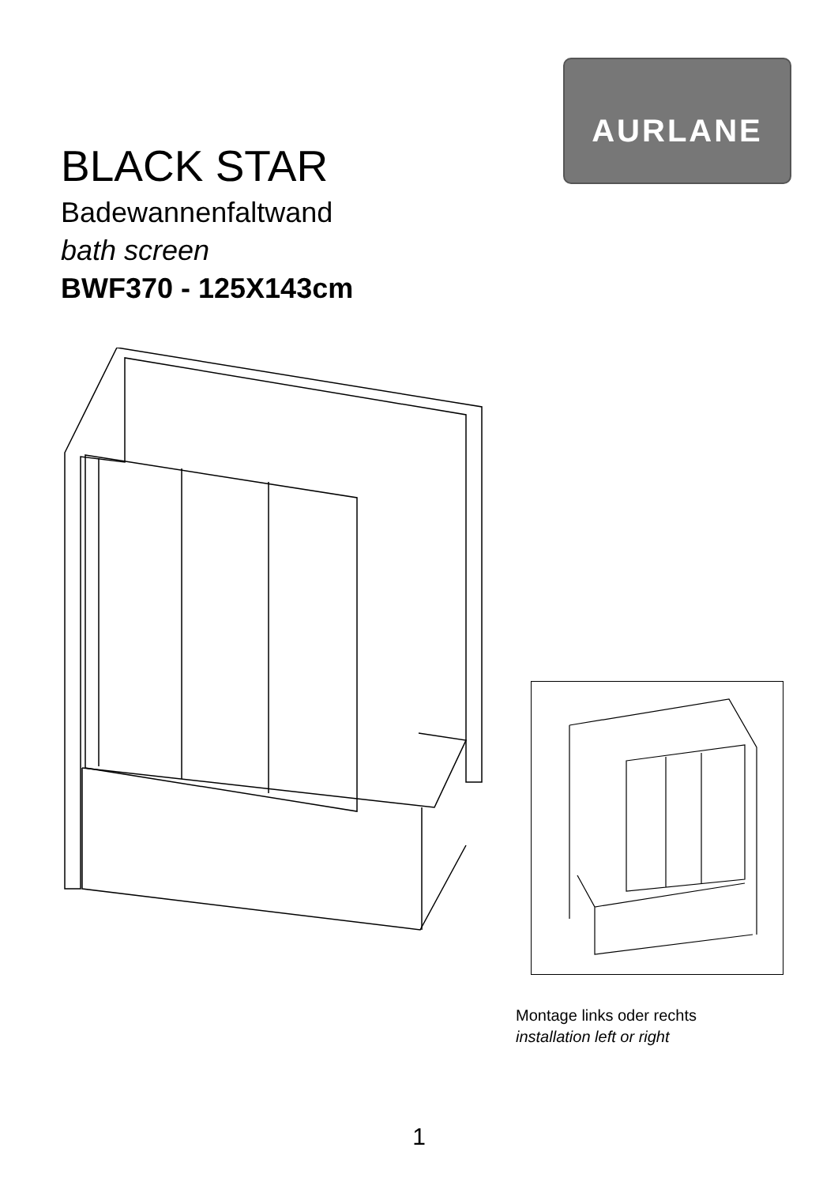AURLANE
BLACK STAR
Badewannenfaltwand
bath screen
BWF370 - 125X143cm
Montage links oder rechts
installation left or right
1